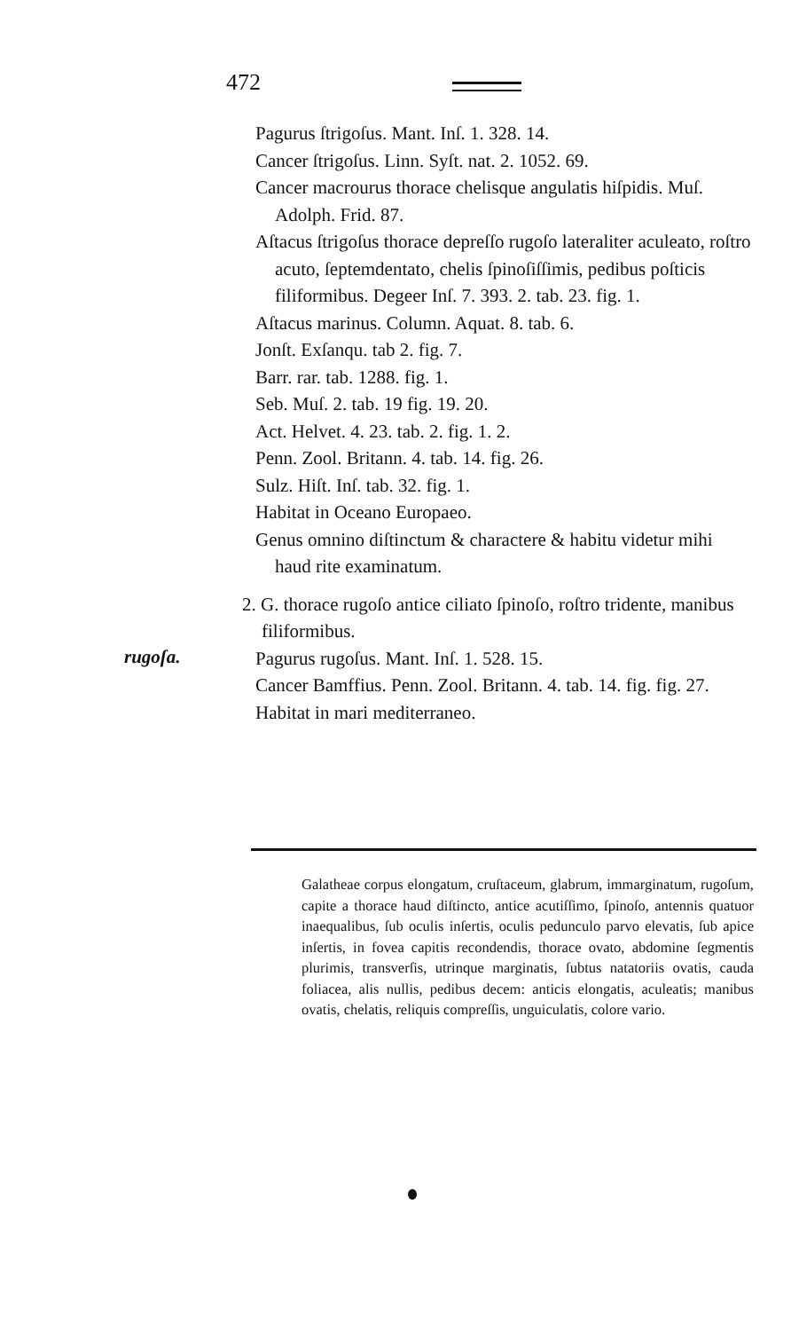472
Pagurus ſtrigoſus. Mant. Inſ. 1. 328. 14.
Cancer ſtrigoſus. Linn. Syſt. nat. 2. 1052. 69.
Cancer macrourus thorace chelisque angulatis hiſpidis. Muſ. Adolph. Frid. 87.
Aſtacus ſtrigoſus thorace depreſſo rugoſo lateraliter aculeato, roſtro acuto, ſeptemdentato, chelis ſpinoſiſſimis, pedibus poſticis filiformibus. Degeer Inſ. 7. 393. 2. tab. 23. fig. 1.
Aſtacus marinus. Column. Aquat. 8. tab. 6.
Jonſt. Exſanqu. tab 2. fig. 7.
Barr. rar. tab. 1288. fig. 1.
Seb. Muſ. 2. tab. 19 fig. 19. 20.
Act. Helvet. 4. 23. tab. 2. fig. 1. 2.
Penn. Zool. Britann. 4. tab. 14. fig. 26.
Sulz. Hiſt. Inſ. tab. 32. fig. 1.
Habitat in Oceano Europaeo.
Genus omnino diſtinctum & charactere & habitu videtur mihi haud rite examinatum.
2. G. thorace rugoſo antice ciliato ſpinoſo, roſtro tridente, manibus filiformibus.
Pagurus rugoſus. Mant. Inſ. 1. 528. 15.
Cancer Bamffius. Penn. Zool. Britann. 4. tab. 14. fig. fig. 27.
Habitat in mari mediterraneo.
rugoſa.
Galatheae corpus elongatum, cruſtaceum, glabrum, immarginatum, rugoſum, capite a thorace haud diſtincto, antice acutiſſimo, ſpinoſo, antennis quatuor inaequalibus, ſub oculis inſertis, oculis pedunculo parvo elevatis, ſub apice inſertis, in fovea capitis recondendis, thorace ovato, abdomine ſegmentis plurimis, transverſis, utrinque marginatis, ſubtus natatoriis ovatis, cauda foliacea, alis nullis, pedibus decem: anticis elongatis, aculeatis; manibus ovatis, chelatis, reliquis compreſſis, unguiculatis, colore vario.